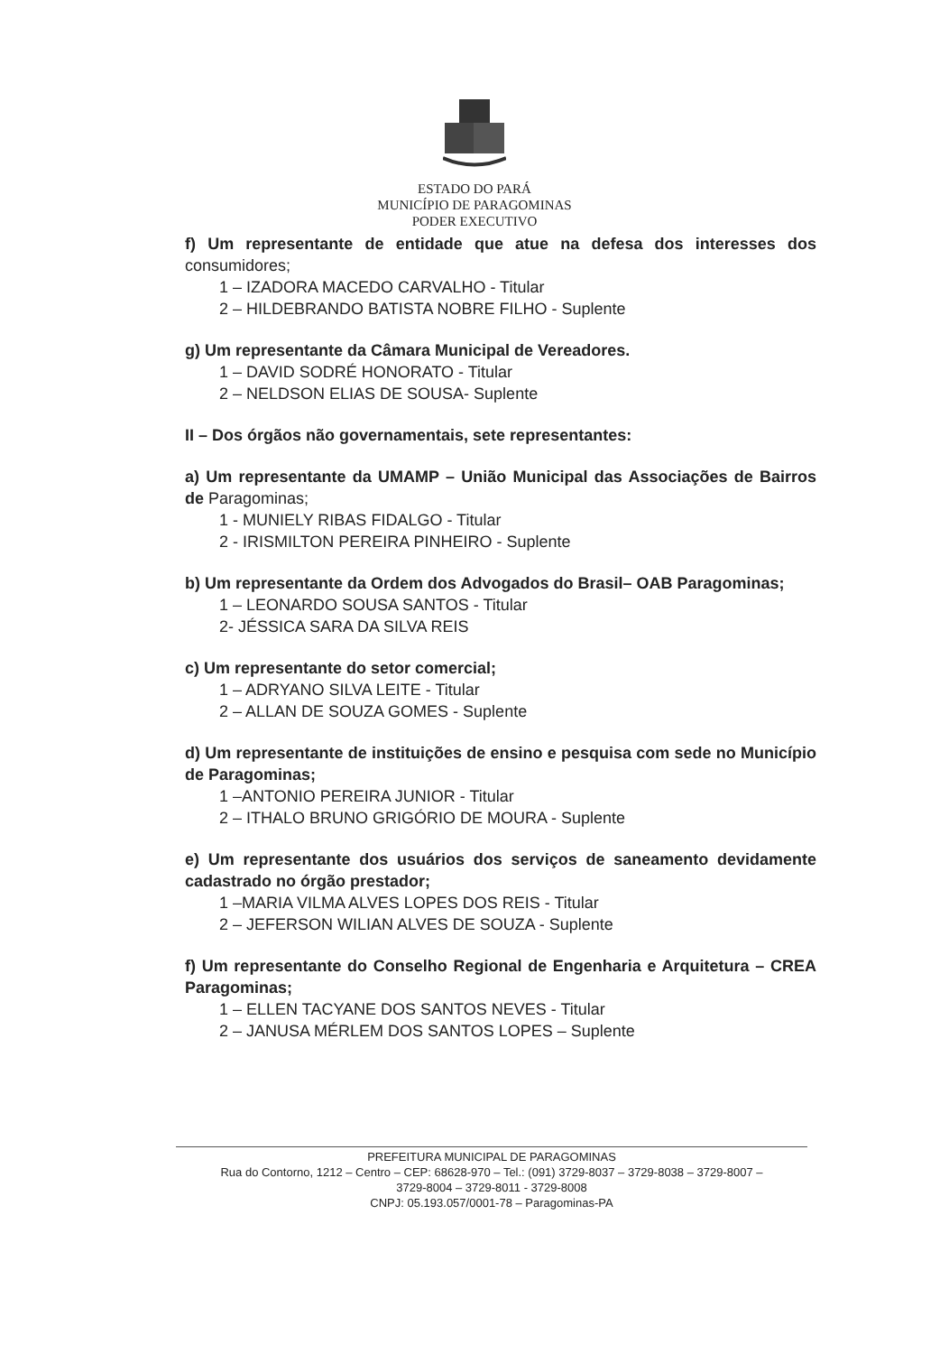ESTADO DO PARÁ
MUNICÍPIO DE PARAGOMINAS
PODER EXECUTIVO
f) Um representante de entidade que atue na defesa dos interesses dos consumidores;
1 – IZADORA MACEDO CARVALHO - Titular
2 – HILDEBRANDO BATISTA NOBRE FILHO - Suplente
g) Um representante da Câmara Municipal de Vereadores.
1 – DAVID SODRÉ HONORATO - Titular
2 – NELDSON ELIAS DE SOUSA- Suplente
II – Dos órgãos não governamentais, sete representantes:
a) Um representante da UMAMP – União Municipal das Associações de Bairros de Paragominas;
1 - MUNIELY RIBAS FIDALGO - Titular
2 - IRISMILTON PEREIRA PINHEIRO - Suplente
b) Um representante da Ordem dos Advogados do Brasil– OAB Paragominas;
1 – LEONARDO SOUSA SANTOS - Titular
2- JÉSSICA SARA DA SILVA REIS
c) Um representante do setor comercial;
1 – ADRYANO SILVA LEITE - Titular
2 – ALLAN DE SOUZA GOMES - Suplente
d) Um representante de instituições de ensino e pesquisa com sede no Município de Paragominas;
1 –ANTONIO PEREIRA JUNIOR - Titular
2 – ITHALO BRUNO GRIGÓRIO DE MOURA - Suplente
e) Um representante dos usuários dos serviços de saneamento devidamente cadastrado no órgão prestador;
1 –MARIA VILMA ALVES LOPES DOS REIS - Titular
2 – JEFERSON WILIAN ALVES DE SOUZA - Suplente
f) Um representante do Conselho Regional de Engenharia e Arquitetura – CREA Paragominas;
1 – ELLEN TACYANE DOS SANTOS NEVES - Titular
2 – JANUSA MÉRLEM DOS SANTOS LOPES – Suplente
PREFEITURA MUNICIPAL DE PARAGOMINAS
Rua do Contorno, 1212 – Centro – CEP: 68628-970 – Tel.: (091) 3729-8037 – 3729-8038 – 3729-8007 –
3729-8004 – 3729-8011 - 3729-8008
CNPJ: 05.193.057/0001-78 – Paragominas-PA